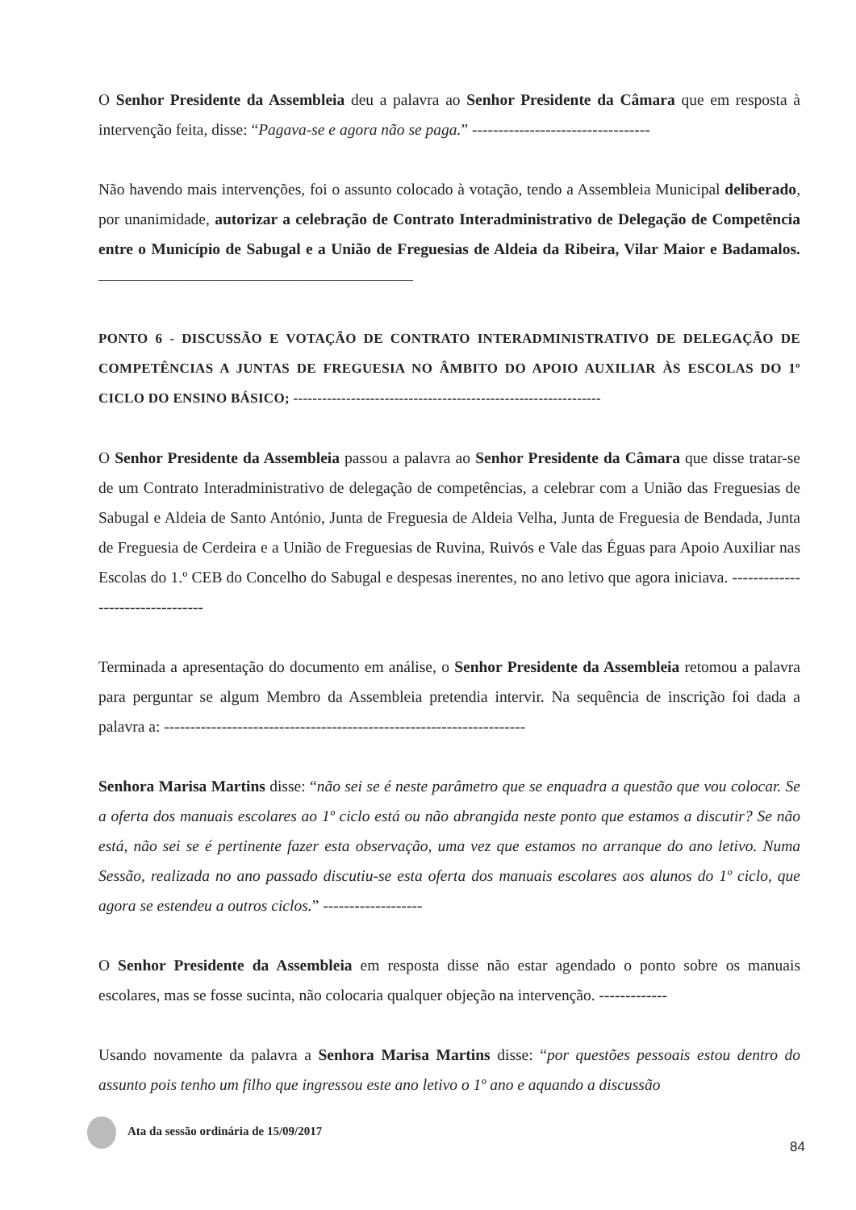O Senhor Presidente da Assembleia deu a palavra ao Senhor Presidente da Câmara que em resposta à intervenção feita, disse: “Pagava-se e agora não se paga.” ----------------------------------
Não havendo mais intervenções, foi o assunto colocado à votação, tendo a Assembleia Municipal deliberado, por unanimidade, autorizar a celebração de Contrato Interadministrativo de Delegação de Competência entre o Município de Sabugal e a União de Freguesias de Aldeia da Ribeira, Vilar Maior e Badamalos. ————————————————————
PONTO 6 - DISCUSSÃO E VOTAÇÃO DE CONTRATO INTERADMINISTRATIVO DE DELEGAÇÃO DE COMPETÊNCIAS A JUNTAS DE FREGUESIA NO ÂMBITO DO APOIO AUXILIAR ÀS ESCOLAS DO 1º CICLO DO ENSINO BÁSICO; ----------------------------------------------------------------
O Senhor Presidente da Assembleia passou a palavra ao Senhor Presidente da Câmara que disse tratar-se de um Contrato Interadministrativo de delegação de competências, a celebrar com a União das Freguesias de Sabugal e Aldeia de Santo António, Junta de Freguesia de Aldeia Velha, Junta de Freguesia de Bendada, Junta de Freguesia de Cerdeira e a União de Freguesias de Ruvina, Ruivós e Vale das Éguas para Apoio Auxiliar nas Escolas do 1.º CEB do Concelho do Sabugal e despesas inerentes, no ano letivo que agora iniciava. ---------------------------------
Terminada a apresentação do documento em análise, o Senhor Presidente da Assembleia retomou a palavra para perguntar se algum Membro da Assembleia pretendia intervir. Na sequência de inscrição foi dada a palavra a: ---------------------------------------------------------------------
Senhora Marisa Martins disse: “não sei se é neste parâmetro que se enquadra a questão que vou colocar. Se a oferta dos manuais escolares ao 1º ciclo está ou não abrangida neste ponto que estamos a discutir? Se não está, não sei se é pertinente fazer esta observação, uma vez que estamos no arranque do ano letivo. Numa Sessão, realizada no ano passado discutiu-se esta oferta dos manuais escolares aos alunos do 1º ciclo, que agora se estendeu a outros ciclos.” -------------------
O Senhor Presidente da Assembleia em resposta disse não estar agendado o ponto sobre os manuais escolares, mas se fosse sucinta, não colocaria qualquer objeção na intervenção. -------------
Usando novamente da palavra a Senhora Marisa Martins disse: “por questões pessoais estou dentro do assunto pois tenho um filho que ingressou este ano letivo o 1º ano e aquando a discussão
Ata da sessão ordinária de 15/09/2017
84